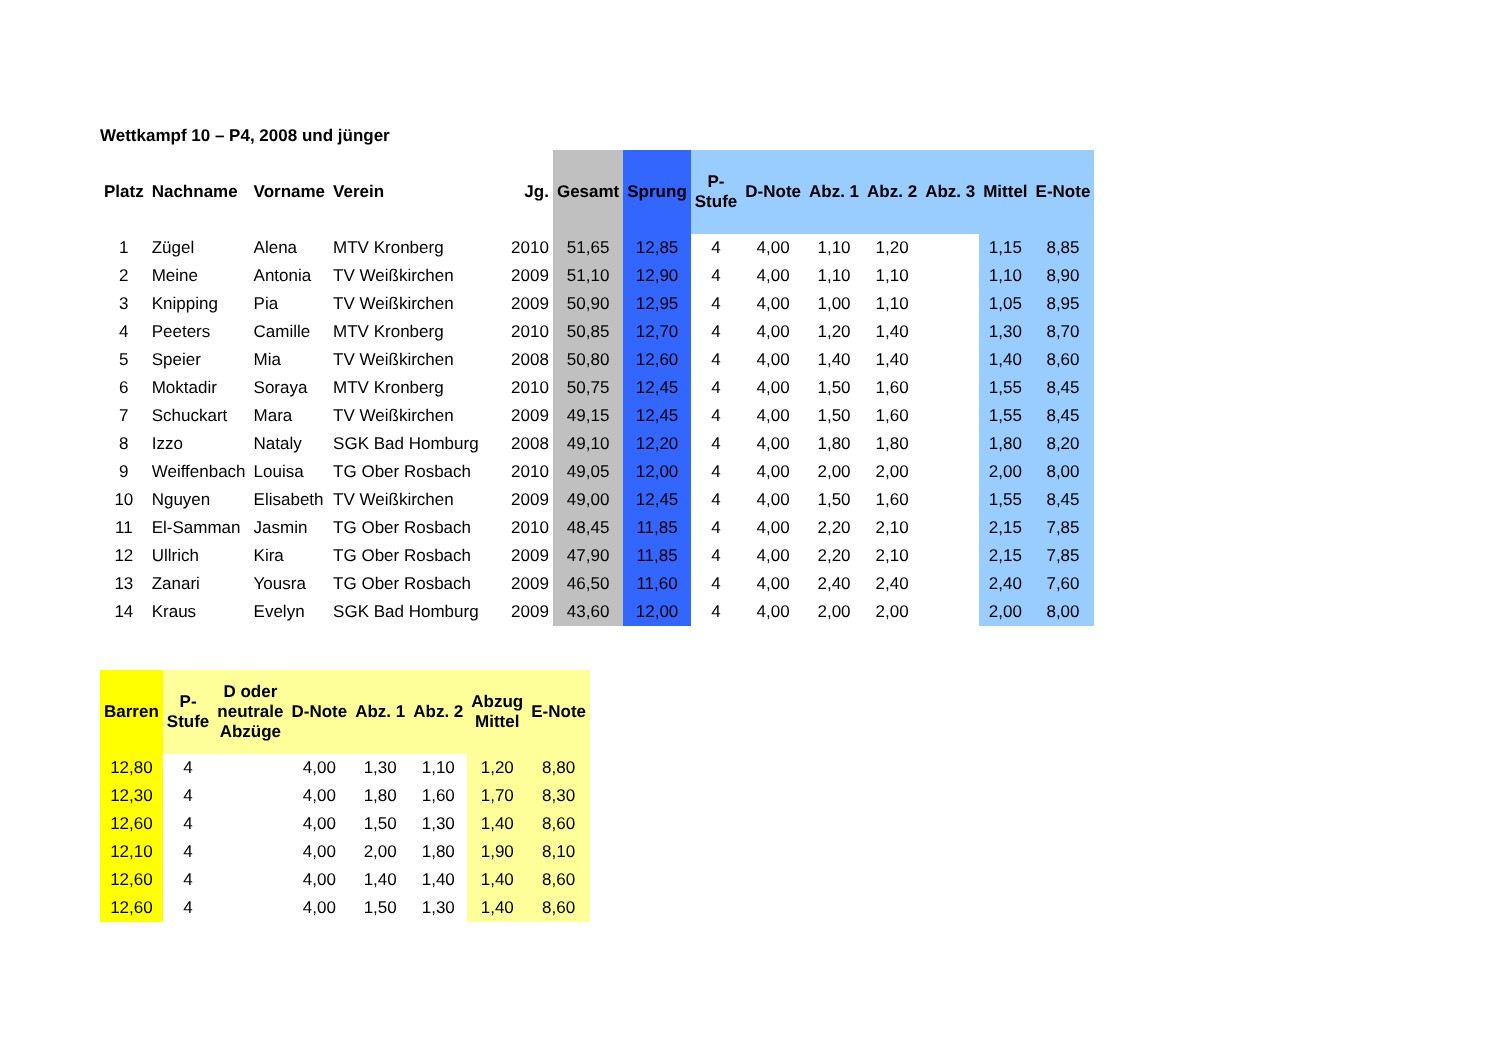Wettkampf 10 – P4, 2008 und jünger
| Platz | Nachname | Vorname | Verein | Jg. | Gesamt | Sprung | P- Stufe | D-Note | Abz. 1 | Abz. 2 | Abz. 3 | Mittel | E-Note |
| --- | --- | --- | --- | --- | --- | --- | --- | --- | --- | --- | --- | --- | --- |
| 1 | Zügel | Alena | MTV Kronberg | 2010 | 51,65 | 12,85 | 4 | 4,00 | 1,10 | 1,20 | | 1,15 | 8,85 |
| 2 | Meine | Antonia | TV Weißkirchen | 2009 | 51,10 | 12,90 | 4 | 4,00 | 1,10 | 1,10 | | 1,10 | 8,90 |
| 3 | Knipping | Pia | TV Weißkirchen | 2009 | 50,90 | 12,95 | 4 | 4,00 | 1,00 | 1,10 | | 1,05 | 8,95 |
| 4 | Peeters | Camille | MTV Kronberg | 2010 | 50,85 | 12,70 | 4 | 4,00 | 1,20 | 1,40 | | 1,30 | 8,70 |
| 5 | Speier | Mia | TV Weißkirchen | 2008 | 50,80 | 12,60 | 4 | 4,00 | 1,40 | 1,40 | | 1,40 | 8,60 |
| 6 | Moktadir | Soraya | MTV Kronberg | 2010 | 50,75 | 12,45 | 4 | 4,00 | 1,50 | 1,60 | | 1,55 | 8,45 |
| 7 | Schuckart | Mara | TV Weißkirchen | 2009 | 49,15 | 12,45 | 4 | 4,00 | 1,50 | 1,60 | | 1,55 | 8,45 |
| 8 | Izzo | Nataly | SGK Bad Homburg | 2008 | 49,10 | 12,20 | 4 | 4,00 | 1,80 | 1,80 | | 1,80 | 8,20 |
| 9 | Weiffenbach | Louisa | TG Ober Rosbach | 2010 | 49,05 | 12,00 | 4 | 4,00 | 2,00 | 2,00 | | 2,00 | 8,00 |
| 10 | Nguyen | Elisabeth | TV Weißkirchen | 2009 | 49,00 | 12,45 | 4 | 4,00 | 1,50 | 1,60 | | 1,55 | 8,45 |
| 11 | El-Samman | Jasmin | TG Ober Rosbach | 2010 | 48,45 | 11,85 | 4 | 4,00 | 2,20 | 2,10 | | 2,15 | 7,85 |
| 12 | Ullrich | Kira | TG Ober Rosbach | 2009 | 47,90 | 11,85 | 4 | 4,00 | 2,20 | 2,10 | | 2,15 | 7,85 |
| 13 | Zanari | Yousra | TG Ober Rosbach | 2009 | 46,50 | 11,60 | 4 | 4,00 | 2,40 | 2,40 | | 2,40 | 7,60 |
| 14 | Kraus | Evelyn | SGK Bad Homburg | 2009 | 43,60 | 12,00 | 4 | 4,00 | 2,00 | 2,00 | | 2,00 | 8,00 |
| Barren | P- Stufe | D oder neutrale Abzüge | D-Note | Abz. 1 | Abz. 2 | Abzug Mittel | E-Note |
| --- | --- | --- | --- | --- | --- | --- | --- |
| 12,80 | 4 | | 4,00 | 1,30 | 1,10 | 1,20 | 8,80 |
| 12,30 | 4 | | 4,00 | 1,80 | 1,60 | 1,70 | 8,30 |
| 12,60 | 4 | | 4,00 | 1,50 | 1,30 | 1,40 | 8,60 |
| 12,10 | 4 | | 4,00 | 2,00 | 1,80 | 1,90 | 8,10 |
| 12,60 | 4 | | 4,00 | 1,40 | 1,40 | 1,40 | 8,60 |
| 12,60 | 4 | | 4,00 | 1,50 | 1,30 | 1,40 | 8,60 |